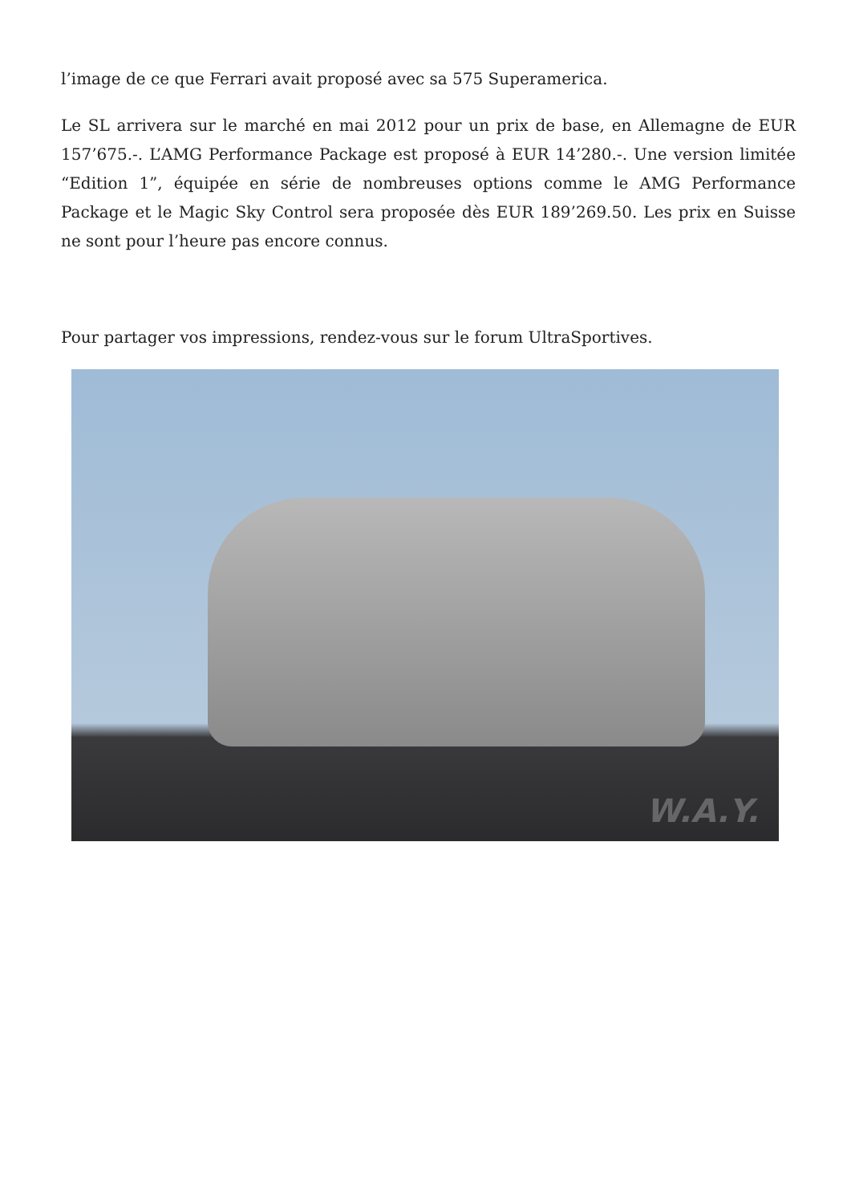l’image de ce que Ferrari avait proposé avec sa 575 Superamerica.
Le SL arrivera sur le marché en mai 2012 pour un prix de base, en Allemagne de EUR 157’675.-. L’AMG Performance Package est proposé à EUR 14’280.-. Une version limitée “Edition 1”, équipée en série de nombreuses options comme le AMG Performance Package et le Magic Sky Control sera proposée dès EUR 189’269.50. Les prix en Suisse ne sont pour l’heure pas encore connus.
Pour partager vos impressions, rendez-vous sur le forum UltraSportives.
W.A.Y.